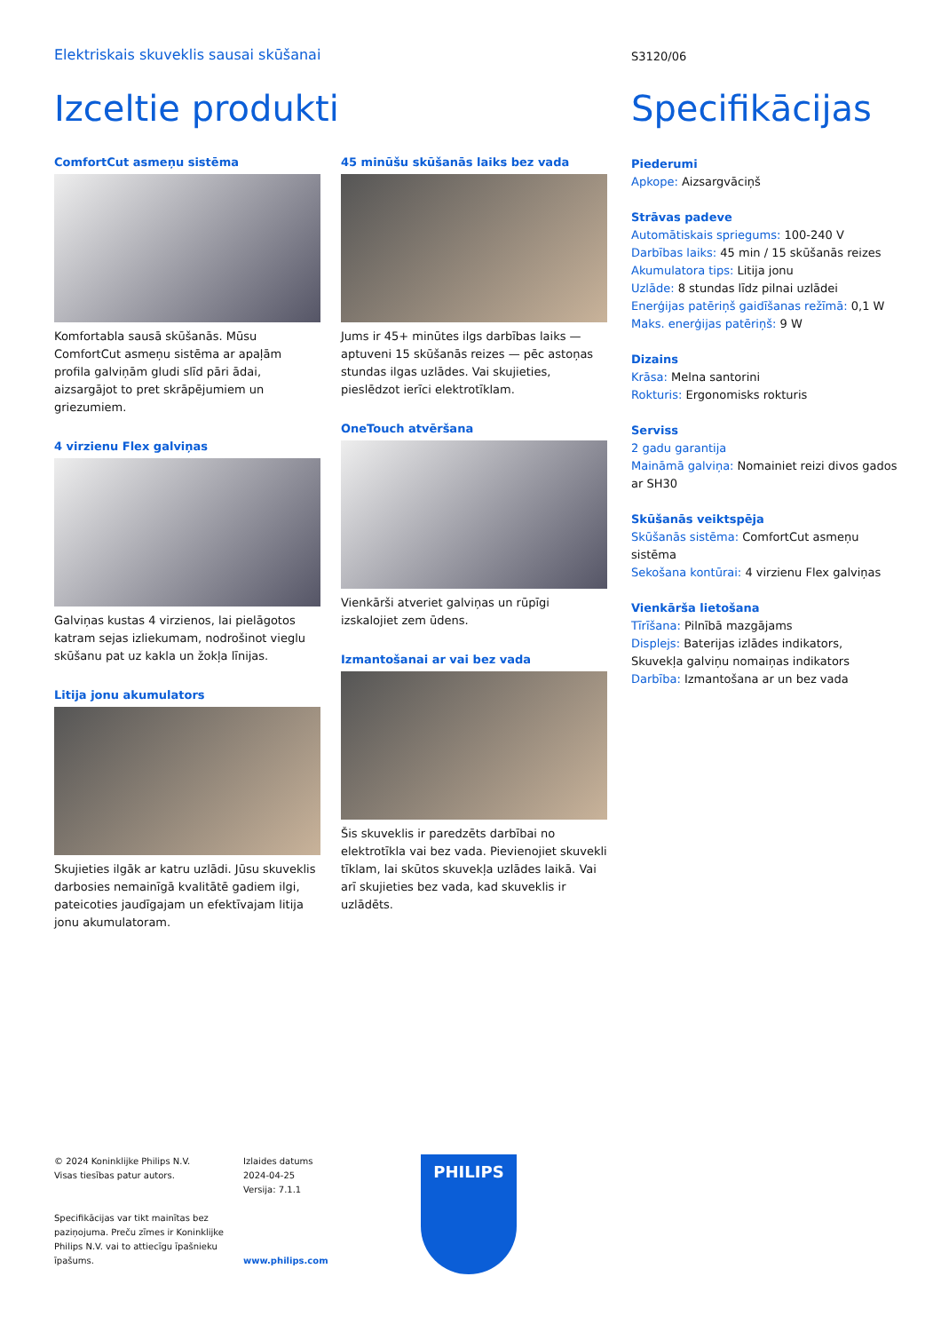Elektriskais skuveklis sausai skūšanai
S3120/06
Izceltie produkti Specifikācijas
ComfortCut asmeņu sistēma
Komfortabla sausā skūšanās. Mūsu ComfortCut asmeņu sistēma ar apaļām profila galviņām gludi slīd pāri ādai, aizsargājot to pret skrāpējumiem un griezumiem.
4 virzienu Flex galviņas
Galviņas kustas 4 virzienos, lai pielāgotos katram sejas izliekumam, nodrošinot vieglu skūšanu pat uz kakla un žokļa līnijas.
Litija jonu akumulators
Skujieties ilgāk ar katru uzlādi. Jūsu skuveklis darbosies nemainīgā kvalitātē gadiem ilgi, pateicoties jaudīgajam un efektīvajam litija jonu akumulatoram.
45 minūšu skūšanās laiks bez vada
Jums ir 45+ minūtes ilgs darbības laiks — aptuveni 15 skūšanās reizes — pēc astoņas stundas ilgas uzlādes. Vai skujieties, pieslēdzot ierīci elektrotīklam.
OneTouch atvēršana
Vienkārši atveriet galviņas un rūpīgi izskalojiet zem ūdens.
Izmantošanai ar vai bez vada
Šis skuveklis ir paredzēts darbībai no elektrotīkla vai bez vada. Pievienojiet skuvekli tīklam, lai skūtos skuvekļa uzlādes laikā. Vai arī skujieties bez vada, kad skuveklis ir uzlādēts.
Piederumi
Apkope: Aizsargvāciņš
Strāvas padeve
Automātiskais spriegums: 100-240 V
Darbības laiks: 45 min / 15 skūšanās reizes
Akumulatora tips: Litija jonu
Uzlāde: 8 stundas līdz pilnai uzlādei
Enerģijas patēriņš gaidīšanas režīmā: 0,1 W
Maks. enerģijas patēriņš: 9 W
Dizains
Krāsa: Melna santorini
Rokturis: Ergonomisks rokturis
Serviss
2 gadu garantija
Maināmā galviņa: Nomainiet reizi divos gados ar SH30
Skūšanās veiktspēja
Skūšanās sistēma: ComfortCut asmeņu sistēma
Sekošana kontūrai: 4 virzienu Flex galviņas
Vienkārša lietošana
Tīrīšana: Pilnībā mazgājams
Displejs: Baterijas izlādes indikators, Skuvekļa galviņu nomaiņas indikators
Darbība: Izmantošana ar un bez vada
© 2024 Koninklijke Philips N.V.
Visas tiesības patur autors.
Specifikācijas var tikt mainītas bez paziņojuma. Preču zīmes ir Koninklijke Philips N.V. vai to attiecīgu īpašnieku īpašums.
Izlaides datums
2024-04-25
Versija: 7.1.1
www.philips.com
PHILIPS